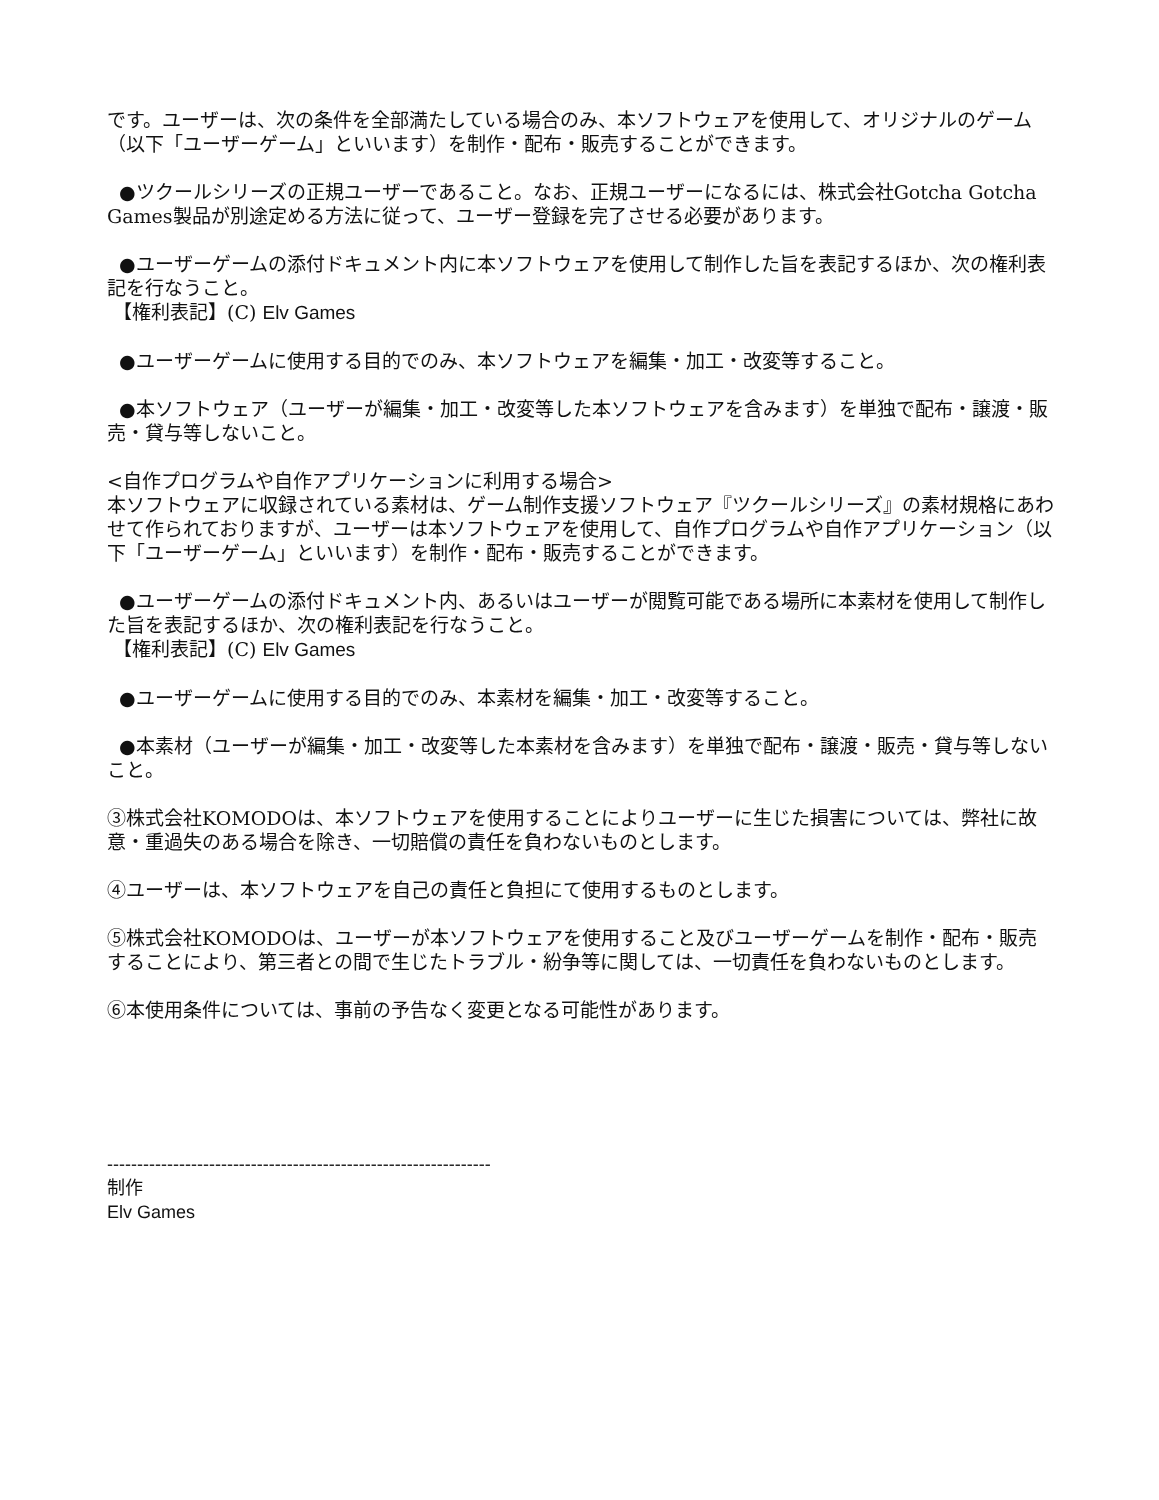です。ユーザーは、次の条件を全部満たしている場合のみ、本ソフトウェアを使用して、オリジナルのゲーム（以下「ユーザーゲーム」といいます）を制作・配布・販売することができます。
●ツクールシリーズの正規ユーザーであること。なお、正規ユーザーになるには、株式会社Gotcha Gotcha Games製品が別途定める方法に従って、ユーザー登録を完了させる必要があります。
●ユーザーゲームの添付ドキュメント内に本ソフトウェアを使用して制作した旨を表記するほか、次の権利表記を行なうこと。
【権利表記】(C) Elv Games
●ユーザーゲームに使用する目的でのみ、本ソフトウェアを編集・加工・改変等すること。
●本ソフトウェア（ユーザーが編集・加工・改変等した本ソフトウェアを含みます）を単独で配布・譲渡・販売・貸与等しないこと。
<自作プログラムや自作アプリケーションに利用する場合>
本ソフトウェアに収録されている素材は、ゲーム制作支援ソフトウェア『ツクールシリーズ』の素材規格にあわせて作られておりますが、ユーザーは本ソフトウェアを使用して、自作プログラムや自作アプリケーション（以下「ユーザーゲーム」といいます）を制作・配布・販売することができます。
●ユーザーゲームの添付ドキュメント内、あるいはユーザーが閲覧可能である場所に本素材を使用して制作した旨を表記するほか、次の権利表記を行なうこと。
【権利表記】(C) Elv Games
●ユーザーゲームに使用する目的でのみ、本素材を編集・加工・改変等すること。
●本素材（ユーザーが編集・加工・改変等した本素材を含みます）を単独で配布・譲渡・販売・貸与等しないこと。
③株式会社KOMODOは、本ソフトウェアを使用することによりユーザーに生じた損害については、弊社に故意・重過失のある場合を除き、一切賠償の責任を負わないものとします。
④ユーザーは、本ソフトウェアを自己の責任と負担にて使用するものとします。
⑤株式会社KOMODOは、ユーザーが本ソフトウェアを使用すること及びユーザーゲームを制作・配布・販売することにより、第三者との間で生じたトラブル・紛争等に関しては、一切責任を負わないものとします。
⑥本使用条件については、事前の予告なく変更となる可能性があります。
----------------------------------------------------------------
制作
Elv Games